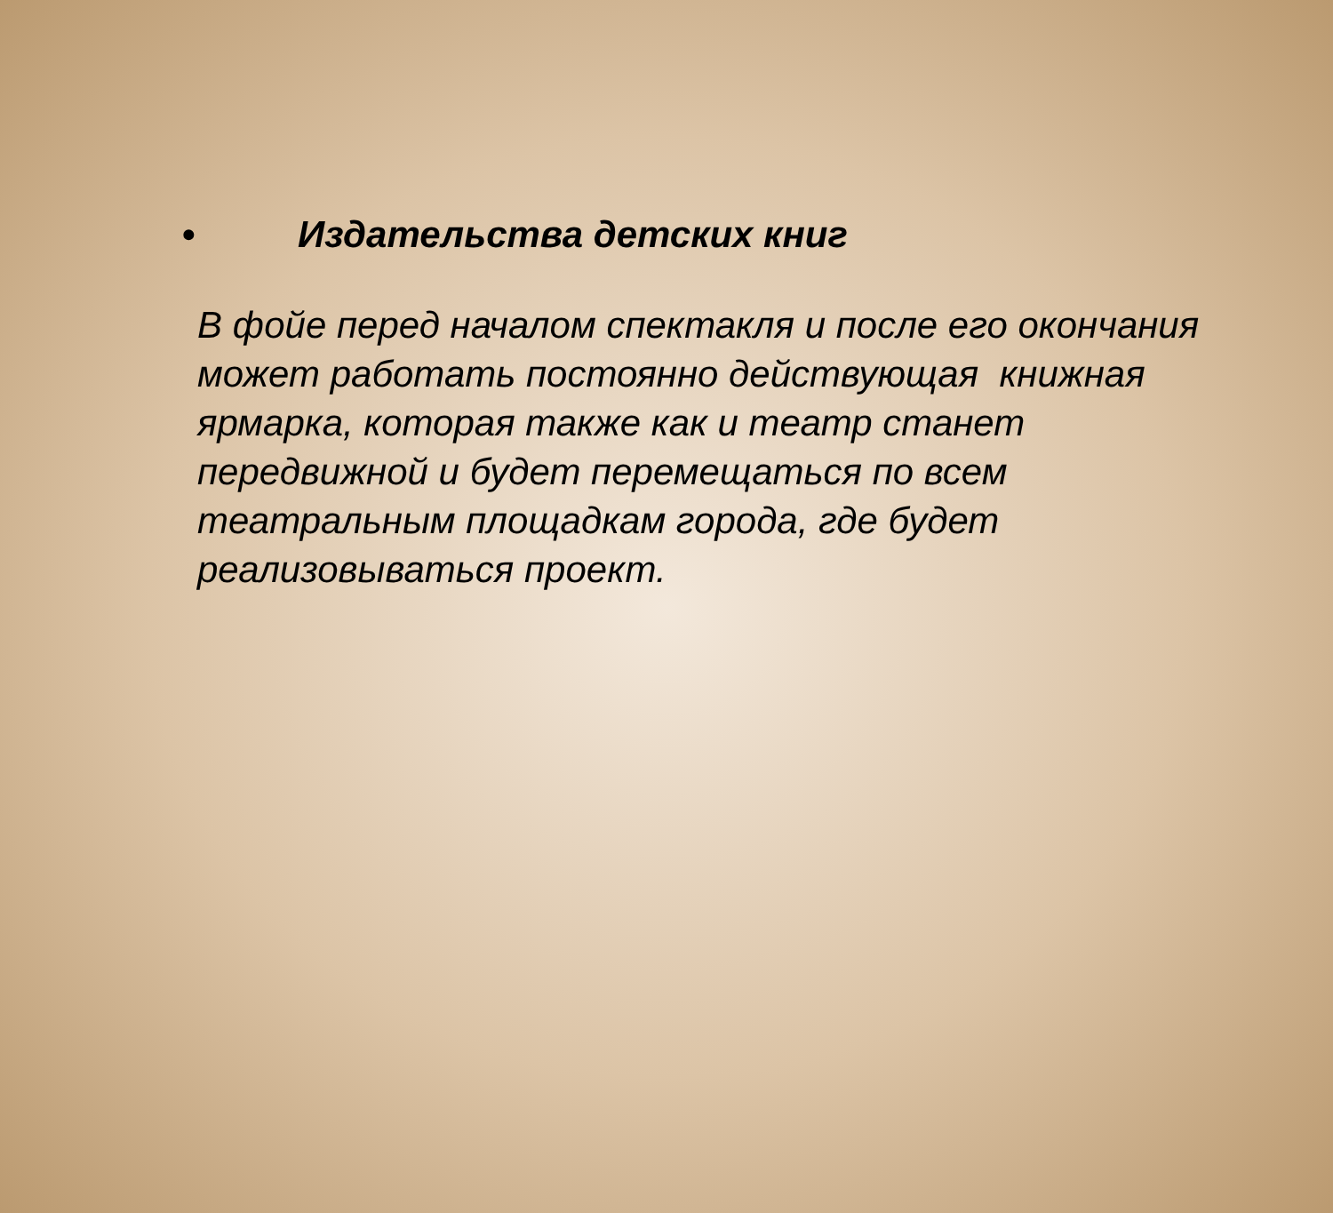• Издательства детских книг
В фойе перед началом спектакля и после его окончания может работать постоянно действующая книжная ярмарка, которая также как и театр станет передвижной и будет перемещаться по всем театральным площадкам города, где будет реализовываться проект.